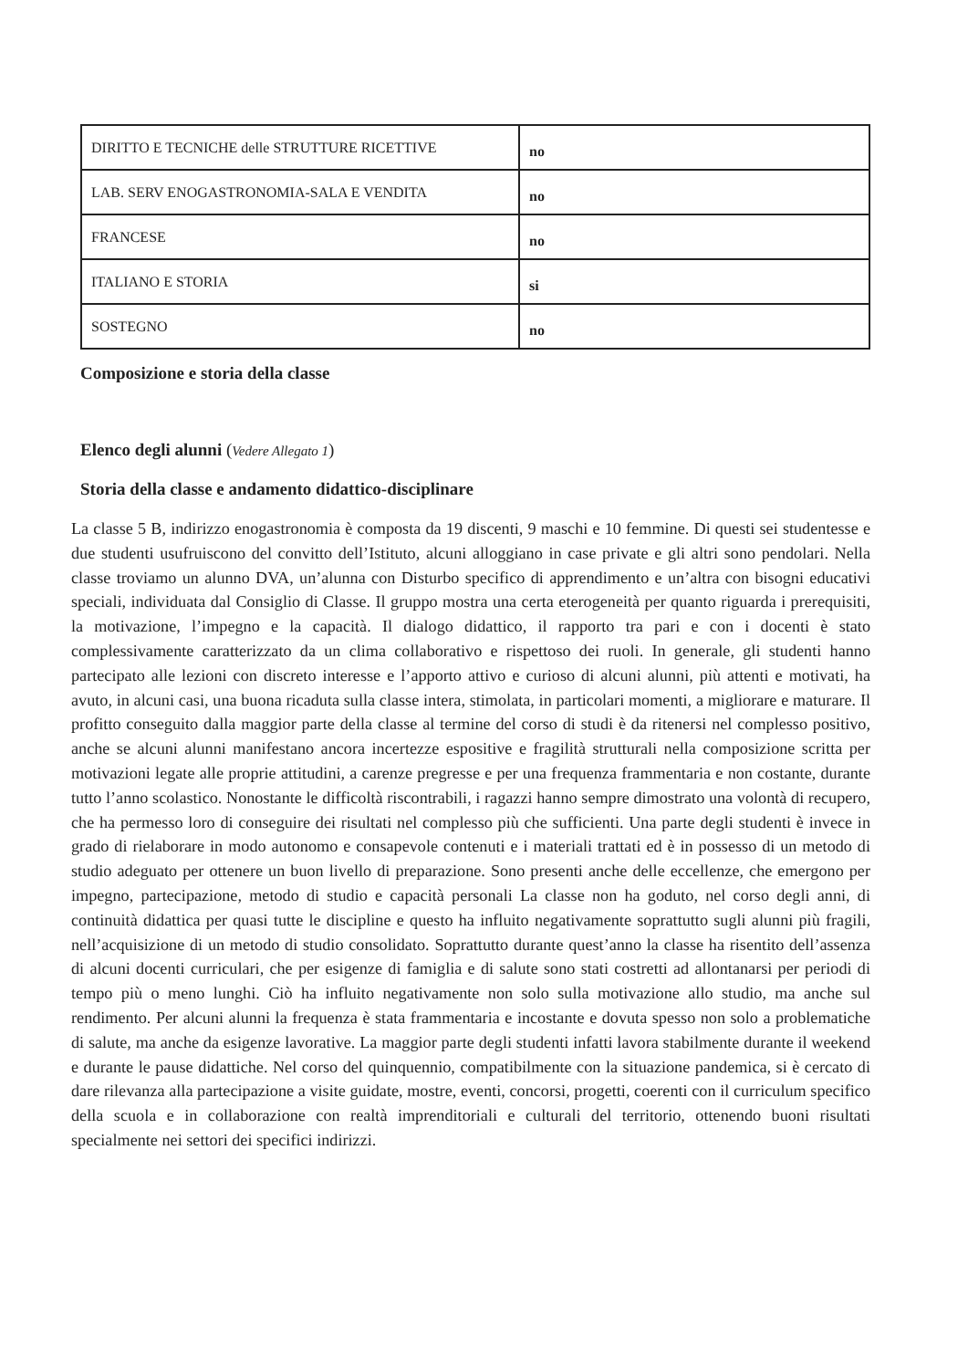| DIRITTO E TECNICHE delle STRUTTURE RICETTIVE | no |
| LAB. SERV ENOGASTRONOMIA-SALA E VENDITA | no |
| FRANCESE | no |
| ITALIANO E STORIA | si |
| SOSTEGNO | no |
Composizione e storia della classe
Elenco degli alunni (Vedere Allegato 1)
Storia della classe e andamento didattico-disciplinare
La classe 5 B, indirizzo enogastronomia è composta da 19 discenti, 9 maschi e 10 femmine. Di questi sei studentesse e due studenti usufruiscono del convitto dell’Istituto, alcuni alloggiano in case private e gli altri sono pendolari. Nella classe troviamo un alunno DVA, un’alunna con Disturbo specifico di apprendimento e un’altra con bisogni educativi speciali, individuata dal Consiglio di Classe. Il gruppo mostra una certa eterogeneità per quanto riguarda i prerequisiti, la motivazione, l’impegno e la capacità. Il dialogo didattico, il rapporto tra pari e con i docenti è stato complessivamente caratterizzato da un clima collaborativo e rispettoso dei ruoli. In generale, gli studenti hanno partecipato alle lezioni con discreto interesse e l’apporto attivo e curioso di alcuni alunni, più attenti e motivati, ha avuto, in alcuni casi, una buona ricaduta sulla classe intera, stimolata, in particolari momenti, a migliorare e maturare. Il profitto conseguito dalla maggior parte della classe al termine del corso di studi è da ritenersi nel complesso positivo, anche se alcuni alunni manifestano ancora incertezze espositive e fragilità strutturali nella composizione scritta per motivazioni legate alle proprie attitudini, a carenze pregresse e per una frequenza frammentaria e non costante, durante tutto l’anno scolastico. Nonostante le difficoltà riscontrabili, i ragazzi hanno sempre dimostrato una volontà di recupero, che ha permesso loro di conseguire dei risultati nel complesso più che sufficienti. Una parte degli studenti è invece in grado di rielaborare in modo autonomo e consapevole contenuti e i materiali trattati ed è in possesso di un metodo di studio adeguato per ottenere un buon livello di preparazione. Sono presenti anche delle eccellenze, che emergono per impegno, partecipazione, metodo di studio e capacità personali La classe non ha goduto, nel corso degli anni, di continuità didattica per quasi tutte le discipline e questo ha influito negativamente soprattutto sugli alunni più fragili, nell’acquisizione di un metodo di studio consolidato. Soprattutto durante quest’anno la classe ha risentito dell’assenza di alcuni docenti curriculari, che per esigenze di famiglia e di salute sono stati costretti ad allontanarsi per periodi di tempo più o meno lunghi. Ciò ha influito negativamente non solo sulla motivazione allo studio, ma anche sul rendimento. Per alcuni alunni la frequenza è stata frammentaria e incostante e dovuta spesso non solo a problematiche di salute, ma anche da esigenze lavorative. La maggior parte degli studenti infatti lavora stabilmente durante il weekend e durante le pause didattiche. Nel corso del quinquennio, compatibilmente con la situazione pandemica, si è cercato di dare rilevanza alla partecipazione a visite guidate, mostre, eventi, concorsi, progetti, coerenti con il curriculum specifico della scuola e in collaborazione con realtà imprenditoriali e culturali del territorio, ottenendo buoni risultati specialmente nei settori dei specifici indirizzi.